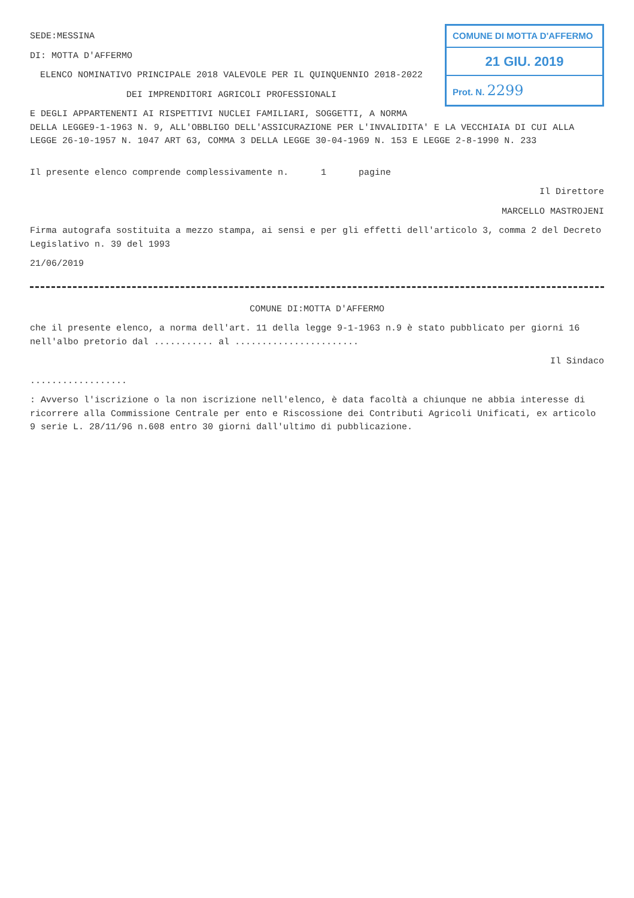COMUNE DI MOTTA D'AFFERMO
21 GIU. 2019
Prot. N. 2299
SEDE:MESSINA
DI: MOTTA D'AFFERMO
ELENCO NOMINATIVO PRINCIPALE 2018 VALEVOLE PER IL QUINQUENNIO 2018-2022
DEI IMPRENDITORI AGRICOLI PROFESSIONALI
E DEGLI APPARTENENTI AI RISPETTIVI NUCLEI FAMILIARI, SOGGETTI, A NORMA DELLA LEGGE9-1-1963 N. 9, ALL'OBBLIGO DELL'ASSICURAZIONE PER L'INVALIDITA' E LA VECCHIAIA DI CUI ALLA LEGGE 26-10-1957 N. 1047 ART 63, COMMA 3 DELLA LEGGE 30-04-1969 N. 153 E LEGGE 2-8-1990 N. 233
Il presente elenco comprende complessivamente n. 1 pagine
Il Direttore
MARCELLO MASTROJENI
Firma autografa sostituita a mezzo stampa, ai sensi e per gli effetti dell'articolo 3, comma 2 del Decreto Legislativo n. 39 del 1993
21/06/2019
COMUNE DI:MOTTA D'AFFERMO
che il presente elenco, a norma dell'art. 11 della legge 9-1-1963 n.9 è stato pubblicato per giorni 16 nell'albo pretorio dal ........... al .......................
Il Sindaco
..................
: Avverso l'iscrizione o la non iscrizione nell'elenco, è data facoltà a chiunque ne abbia interesse di ricorrere alla Commissione Centrale per ento e Riscossione dei Contributi Agricoli Unificati, ex articolo 9 serie L. 28/11/96 n.608 entro 30 giorni dall'ultimo di pubblicazione.